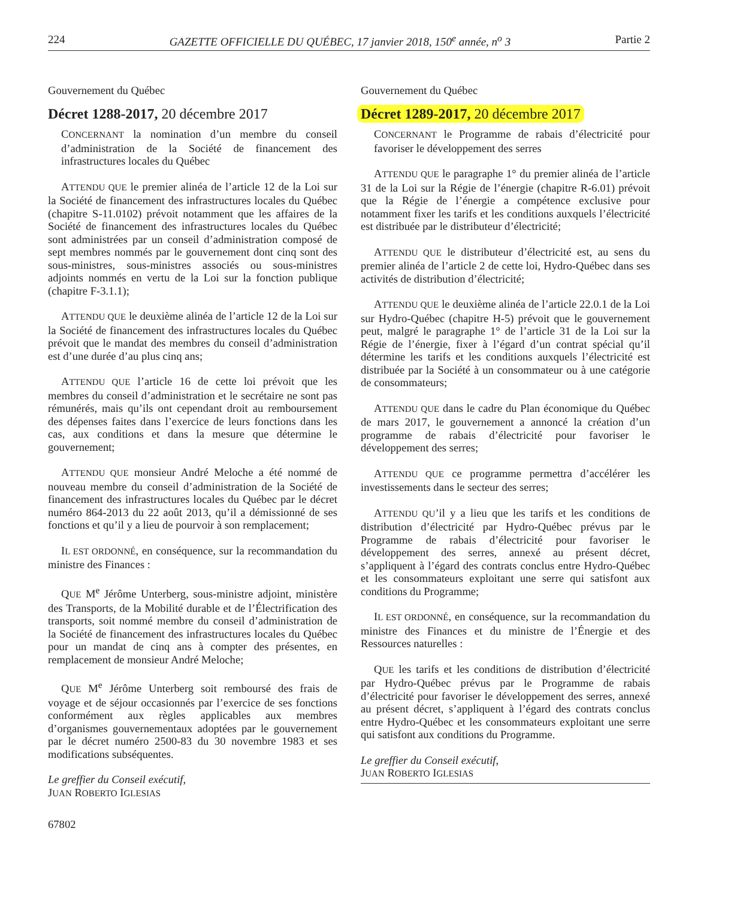224 GAZETTE OFFICIELLE DU QUÉBEC, 17 janvier 2018, 150<sup>e</sup> année, n<sup>o</sup> 3 Partie 2
Gouvernement du Québec
Décret 1288-2017, 20 décembre 2017
CONCERNANT la nomination d’un membre du conseil d’administration de la Société de financement des infrastructures locales du Québec
ATTENDU QUE le premier alinéa de l’article 12 de la Loi sur la Société de financement des infrastructures locales du Québec (chapitre S-11.0102) prévoit notamment que les affaires de la Société de financement des infrastructures locales du Québec sont administrées par un conseil d’administration composé de sept membres nommés par le gouvernement dont cinq sont des sous-ministres, sous-ministres associés ou sous-ministres adjoints nommés en vertu de la Loi sur la fonction publique (chapitre F-3.1.1);
ATTENDU QUE le deuxième alinéa de l’article 12 de la Loi sur la Société de financement des infrastructures locales du Québec prévoit que le mandat des membres du conseil d’administration est d’une durée d’au plus cinq ans;
ATTENDU QUE l’article 16 de cette loi prévoit que les membres du conseil d’administration et le secrétaire ne sont pas rémunérés, mais qu’ils ont cependant droit au remboursement des dépenses faites dans l’exercice de leurs fonctions dans les cas, aux conditions et dans la mesure que détermine le gouvernement;
ATTENDU QUE monsieur André Meloche a été nommé de nouveau membre du conseil d’administration de la Société de financement des infrastructures locales du Québec par le décret numéro 864-2013 du 22 août 2013, qu’il a démissionné de ses fonctions et qu’il y a lieu de pourvoir à son remplacement;
IL EST ORDONNÉ, en conséquence, sur la recommandation du ministre des Finances :
QUE M<sup>e</sup> Jérôme Unterberg, sous-ministre adjoint, ministère des Transports, de la Mobilité durable et de l’Électrification des transports, soit nommé membre du conseil d’administration de la Société de financement des infrastructures locales du Québec pour un mandat de cinq ans à compter des présentes, en remplacement de monsieur André Meloche;
QUE M<sup>e</sup> Jérôme Unterberg soit remboursé des frais de voyage et de séjour occasionnés par l’exercice de ses fonctions conformément aux règles applicables aux membres d’organismes gouvernementaux adoptées par le gouvernement par le décret numéro 2500-83 du 30 novembre 1983 et ses modifications subséquentes.
Le greffier du Conseil exécutif,
JUAN ROBERTO IGLESIAS
67802
Gouvernement du Québec
Décret 1289-2017, 20 décembre 2017
CONCERNANT le Programme de rabais d’électricité pour favoriser le développement des serres
ATTENDU QUE le paragraphe 1° du premier alinéa de l’article 31 de la Loi sur la Régie de l’énergie (chapitre R-6.01) prévoit que la Régie de l’énergie a compétence exclusive pour notamment fixer les tarifs et les conditions auxquels l’électricité est distribuée par le distributeur d’électricité;
ATTENDU QUE le distributeur d’électricité est, au sens du premier alinéa de l’article 2 de cette loi, Hydro-Québec dans ses activités de distribution d’électricité;
ATTENDU QUE le deuxième alinéa de l’article 22.0.1 de la Loi sur Hydro-Québec (chapitre H-5) prévoit que le gouvernement peut, malgré le paragraphe 1° de l’article 31 de la Loi sur la Régie de l’énergie, fixer à l’égard d’un contrat spécial qu’il détermine les tarifs et les conditions auxquels l’électricité est distribuée par la Société à un consommateur ou à une catégorie de consommateurs;
ATTENDU QUE dans le cadre du Plan économique du Québec de mars 2017, le gouvernement a annoncé la création d’un programme de rabais d’électricité pour favoriser le développement des serres;
ATTENDU QUE ce programme permettra d’accélérer les investissements dans le secteur des serres;
ATTENDU QU’il y a lieu que les tarifs et les conditions de distribution d’électricité par Hydro-Québec prévus par le Programme de rabais d’électricité pour favoriser le développement des serres, annexé au présent décret, s’appliquent à l’égard des contrats conclus entre Hydro-Québec et les consommateurs exploitant une serre qui satisfont aux conditions du Programme;
IL EST ORDONNÉ, en conséquence, sur la recommandation du ministre des Finances et du ministre de l’Énergie et des Ressources naturelles :
QUE les tarifs et les conditions de distribution d’électricité par Hydro-Québec prévus par le Programme de rabais d’électricité pour favoriser le développement des serres, annexé au présent décret, s’appliquent à l’égard des contrats conclus entre Hydro-Québec et les consommateurs exploitant une serre qui satisfont aux conditions du Programme.
Le greffier du Conseil exécutif,
JUAN ROBERTO IGLESIAS